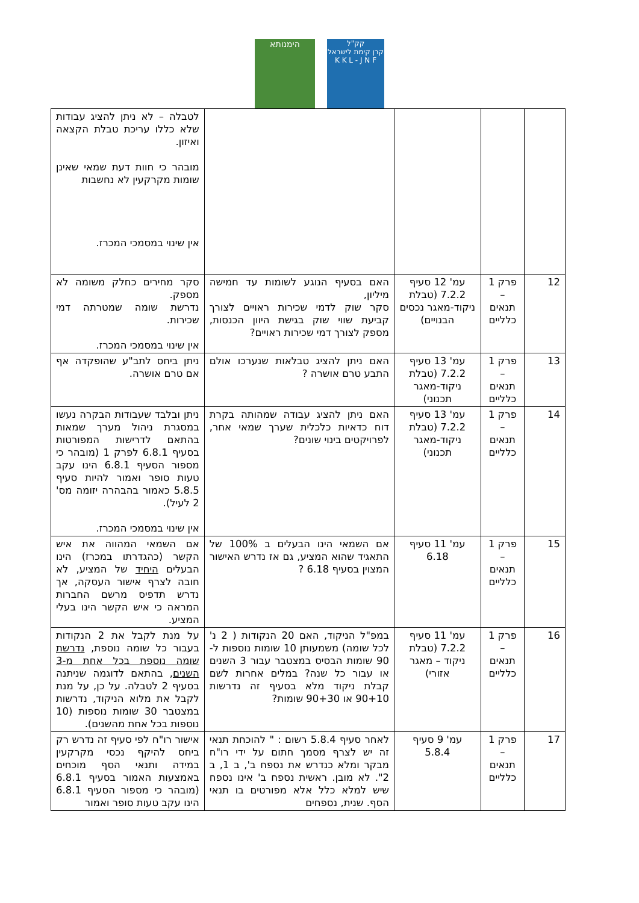קק"ל
קרן קימת לישראל
K K L - J N F
הימנותא
| | | | | לטבלה – לא ניתן להציג עבודות שלא כללו עריכת טבלת הקצאה ואיזון. מובהר כי חוות דעת שמאי שאינן שומות מקרקעין לא נחשבות אין שינוי במסמכי המכרז. |
| 12 | פרק 1 – תנאים כלליים | עמ' 12 סעיף 7.2.2 (טבלת ניקוד-מאגר נכסים הבנויים) | האם בסעיף הנוגע לשומות עד חמישה מיליון, סקר שוק לדמי שכירות ראויים לצורך קביעת שווי שוק בגישת היוון הכנסות, מספק לצורך דמי שכירות ראויים? | סקר מחירים כחלק משומה לא מספק. נדרשת שומה שמטרתה דמי שכירות. אין שינוי במסמכי המכרז. |
| 13 | פרק 1 – תנאים כלליים | עמ' 13 סעיף 7.2.2 (טבלת ניקוד-מאגר תכנוני) | האם ניתן להציג טבלאות שנערכו אולם התבע טרם אושרה ? | ניתן ביחס לתב"ע שהופקדה אף אם טרם אושרה. |
| 14 | פרק 1 – תנאים כלליים | עמ' 13 סעיף 7.2.2 (טבלת ניקוד-מאגר תכנוני) | האם ניתן להציג עבודה שמהותה בקרת דוח כדאיות כלכלית שערך שמאי אחר, לפרויקטים בינוי שונים? | ניתן ובלבד שעבודות הבקרה נעשו במסגרת ניהול מערך שמאות בהתאם לדרישות המפורטות בסעיף 6.8.1 לפרק 1 (מובהר כי מספור הסעיף 6.8.1 הינו עקב טעות סופר ואמור להיות סעיף 5.8.5 כאמור בהבהרה יזומה מס' 2 לעיל). אין שינוי במסמכי המכרז. |
| 15 | פרק 1 – תנאים כלליים | עמ' 11 סעיף 6.18 | אם השמאי הינו הבעלים ב 100% של התאגיד שהוא המציע, גם אז נדרש האישור המצוין בסעיף 6.18 ? | אם השמאי המהווה את איש הקשר (כהגדרתו במכרז) הינו הבעלים היחיד של המציע, לא חובה לצרף אישור העסקה, אך נדרש תדפיס מרשם החברות המראה כי איש הקשר הינו בעלי המציע. |
| 16 | פרק 1 – תנאים כלליים | עמ' 11 סעיף 7.2.2 (טבלת ניקוד – מאגר אזורי) | במפ"ל הניקוד, האם 20 הנקודות ( 2 נ' לכל שומה) משמעותן 10 שומות נוספות ל- 90 שומות הבסיס במצטבר עבור 3 השנים או עבור כל שנה? במלים אחרות לשם קבלת ניקוד מלא בסעיף זה נדרשות 90+10 או 90+30 שומות? | על מנת לקבל את 2 הנקודות בעבור כל שומה נוספת, נדרשת שומה נוספת בכל אחת מ-3 השנים , בהתאם לדוגמה שניתנה בסעיף 2 לטבלה. על כן, על מנת לקבל את מלוא הניקוד, נדרשות במצטבר 30 שומות נוספות (10 נוספות בכל אחת מהשנים). |
| 17 | פרק 1 – תנאים כלליים | עמ' 9 סעיף 5.8.4 | לאחר סעיף 5.8.4 רשום : " להוכחת תנאי זה יש לצרף מסמך חתום על ידי רו"ח מבקר ומלא כנדרש את נספח ב', ב 1, ב 2". לא מובן. ראשית נספח ב' אינו נספח שיש למלא כלל אלא מפורטים בו תנאי הסף. שנית, נספחים | אישור רו"ח לפי סעיף זה נדרש רק ביחס להיקף נכסי מקרקעין במידה ותנאי הסף מוכחים באמצעות האמור בסעיף 6.8.1 (מובהר כי מספור הסעיף 6.8.1 הינו עקב טעות סופר ואמור |